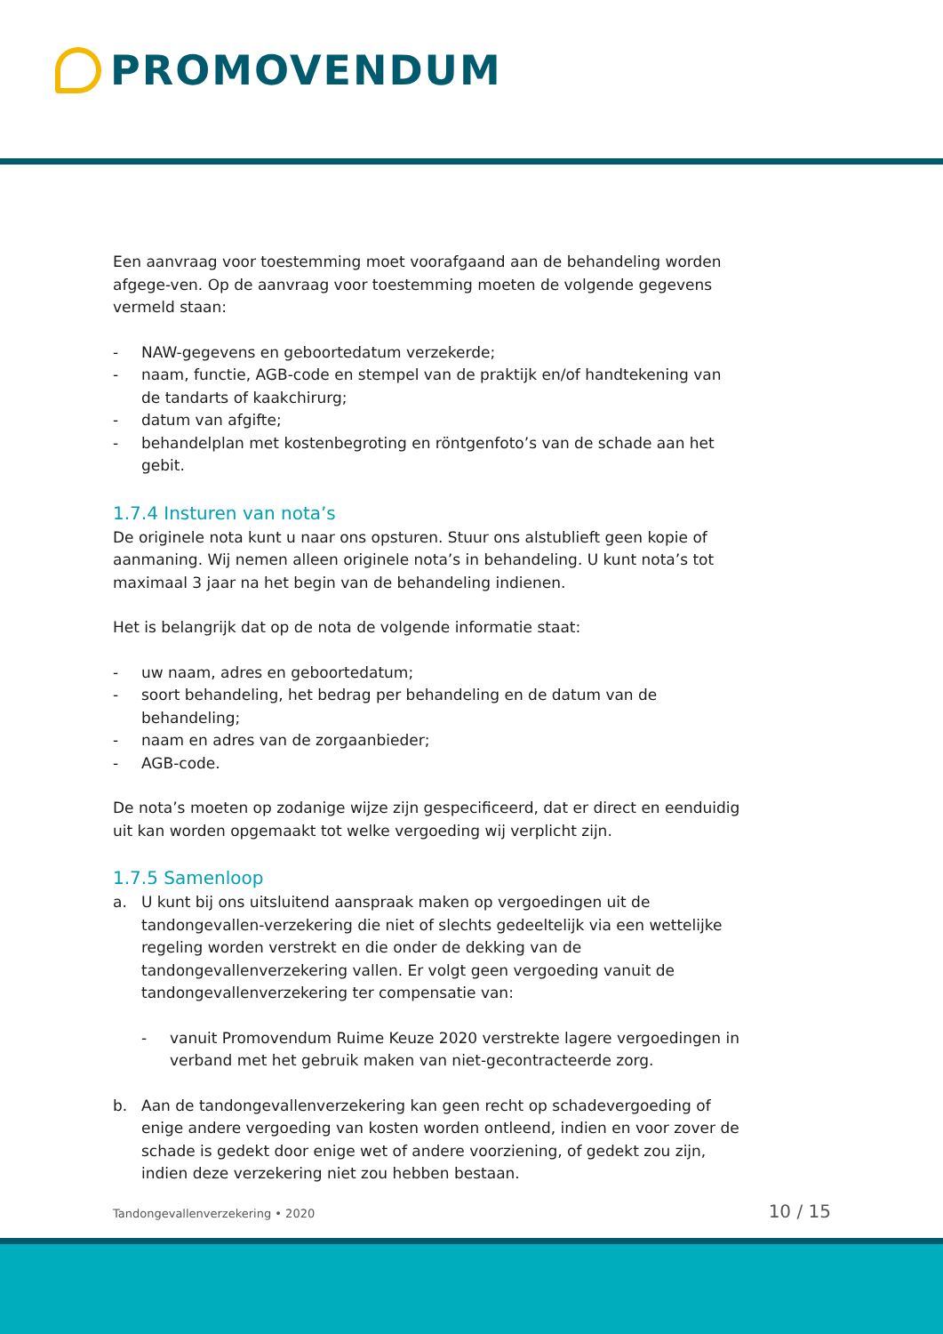PROMOVENDUM
Een aanvraag voor toestemming moet voorafgaand aan de behandeling worden afgege-ven. Op de aanvraag voor toestemming moeten de volgende gegevens vermeld staan:
- NAW-gegevens en geboortedatum verzekerde;
- naam, functie, AGB-code en stempel van de praktijk en/of handtekening van de tandarts of kaakchirurg;
- datum van afgifte;
- behandelplan met kostenbegroting en röntgenfoto’s van de schade aan het gebit.
1.7.4 Insturen van nota’s
De originele nota kunt u naar ons opsturen. Stuur ons alstublieft geen kopie of aanmaning. Wij nemen alleen originele nota’s in behandeling. U kunt nota’s tot maximaal 3 jaar na het begin van de behandeling indienen.
Het is belangrijk dat op de nota de volgende informatie staat:
- uw naam, adres en geboortedatum;
- soort behandeling, het bedrag per behandeling en de datum van de behandeling;
- naam en adres van de zorgaanbieder;
- AGB-code.
De nota’s moeten op zodanige wijze zijn gespecificeerd, dat er direct en eenduidig uit kan worden opgemaakt tot welke vergoeding wij verplicht zijn.
1.7.5 Samenloop
a. U kunt bij ons uitsluitend aanspraak maken op vergoedingen uit de tandongevallen-verzekering die niet of slechts gedeeltelijk via een wettelijke regeling worden verstrekt en die onder de dekking van de tandongevallenverzekering vallen. Er volgt geen vergoeding vanuit de tandongevallenverzekering ter compensatie van:
- vanuit Promovendum Ruime Keuze 2020 verstrekte lagere vergoedingen in verband met het gebruik maken van niet-gecontracteerde zorg.
b. Aan de tandongevallenverzekering kan geen recht op schadevergoeding of enige andere vergoeding van kosten worden ontleend, indien en voor zover de schade is gedekt door enige wet of andere voorziening, of gedekt zou zijn, indien deze verzekering niet zou hebben bestaan.
Tandongevallenverzekering • 2020 10 / 15